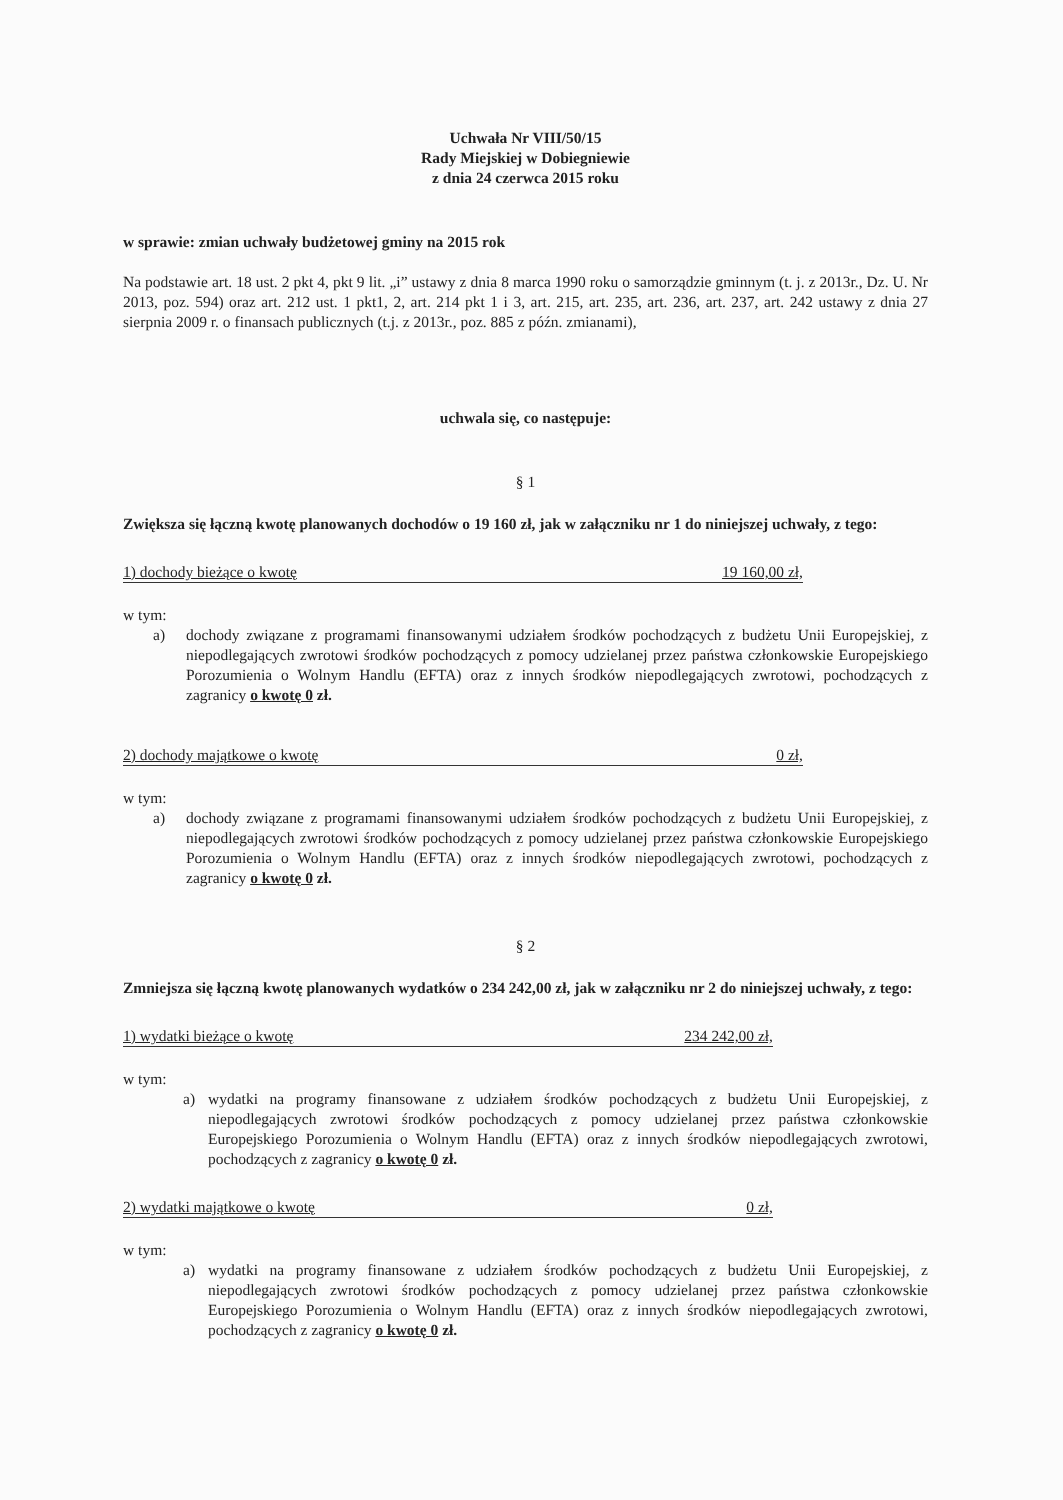Uchwała Nr VIII/50/15
Rady Miejskiej w Dobiegniewie
z dnia 24 czerwca 2015 roku
w sprawie: zmian uchwały budżetowej gminy na 2015 rok
Na podstawie art. 18 ust. 2 pkt 4, pkt 9 lit. „i” ustawy z dnia 8 marca 1990 roku o samorządzie gminnym (t. j. z 2013r., Dz. U. Nr 2013, poz. 594) oraz art. 212 ust. 1 pkt1, 2, art. 214 pkt 1 i 3, art. 215, art. 235, art. 236, art. 237, art. 242 ustawy z dnia 27 sierpnia 2009 r. o finansach publicznych (t.j. z 2013r., poz. 885 z późn. zmianami),
uchwala się, co następuje:
§ 1
Zwiększa się łączną kwotę planowanych dochodów o 19 160 zł, jak w załączniku nr 1 do niniejszej uchwały, z tego:
1) dochody bieżące o kwotę 19 160,00 zł,
w tym:
a) dochody związane z programami finansowanymi udziałem środków pochodzących z budżetu Unii Europejskiej, z niepodlegających zwrotowi środków pochodzących z pomocy udzielanej przez państwa członkowskie Europejskiego Porozumienia o Wolnym Handlu (EFTA) oraz z innych środków niepodlegających zwrotowi, pochodzących z zagranicy o kwotę 0 zł.
2) dochody majątkowe o kwotę 0 zł,
w tym:
a) dochody związane z programami finansowanymi udziałem środków pochodzących z budżetu Unii Europejskiej, z niepodlegających zwrotowi środków pochodzących z pomocy udzielanej przez państwa członkowskie Europejskiego Porozumienia o Wolnym Handlu (EFTA) oraz z innych środków niepodlegających zwrotowi, pochodzących z zagranicy o kwotę 0 zł.
§ 2
Zmniejsza się łączną kwotę planowanych wydatków o 234 242,00 zł, jak w załączniku nr 2 do niniejszej uchwały, z tego:
1) wydatki bieżące o kwotę 234 242,00 zł,
w tym:
a) wydatki na programy finansowane z udziałem środków pochodzących z budżetu Unii Europejskiej, z niepodlegających zwrotowi środków pochodzących z pomocy udzielanej przez państwa członkowskie Europejskiego Porozumienia o Wolnym Handlu (EFTA) oraz z innych środków niepodlegających zwrotowi, pochodzących z zagranicy o kwotę 0 zł.
2) wydatki majątkowe o kwotę 0 zł,
w tym:
a) wydatki na programy finansowane z udziałem środków pochodzących z budżetu Unii Europejskiej, z niepodlegających zwrotowi środków pochodzących z pomocy udzielanej przez państwa członkowskie Europejskiego Porozumienia o Wolnym Handlu (EFTA) oraz z innych środków niepodlegających zwrotowi, pochodzących z zagranicy o kwotę 0 zł.